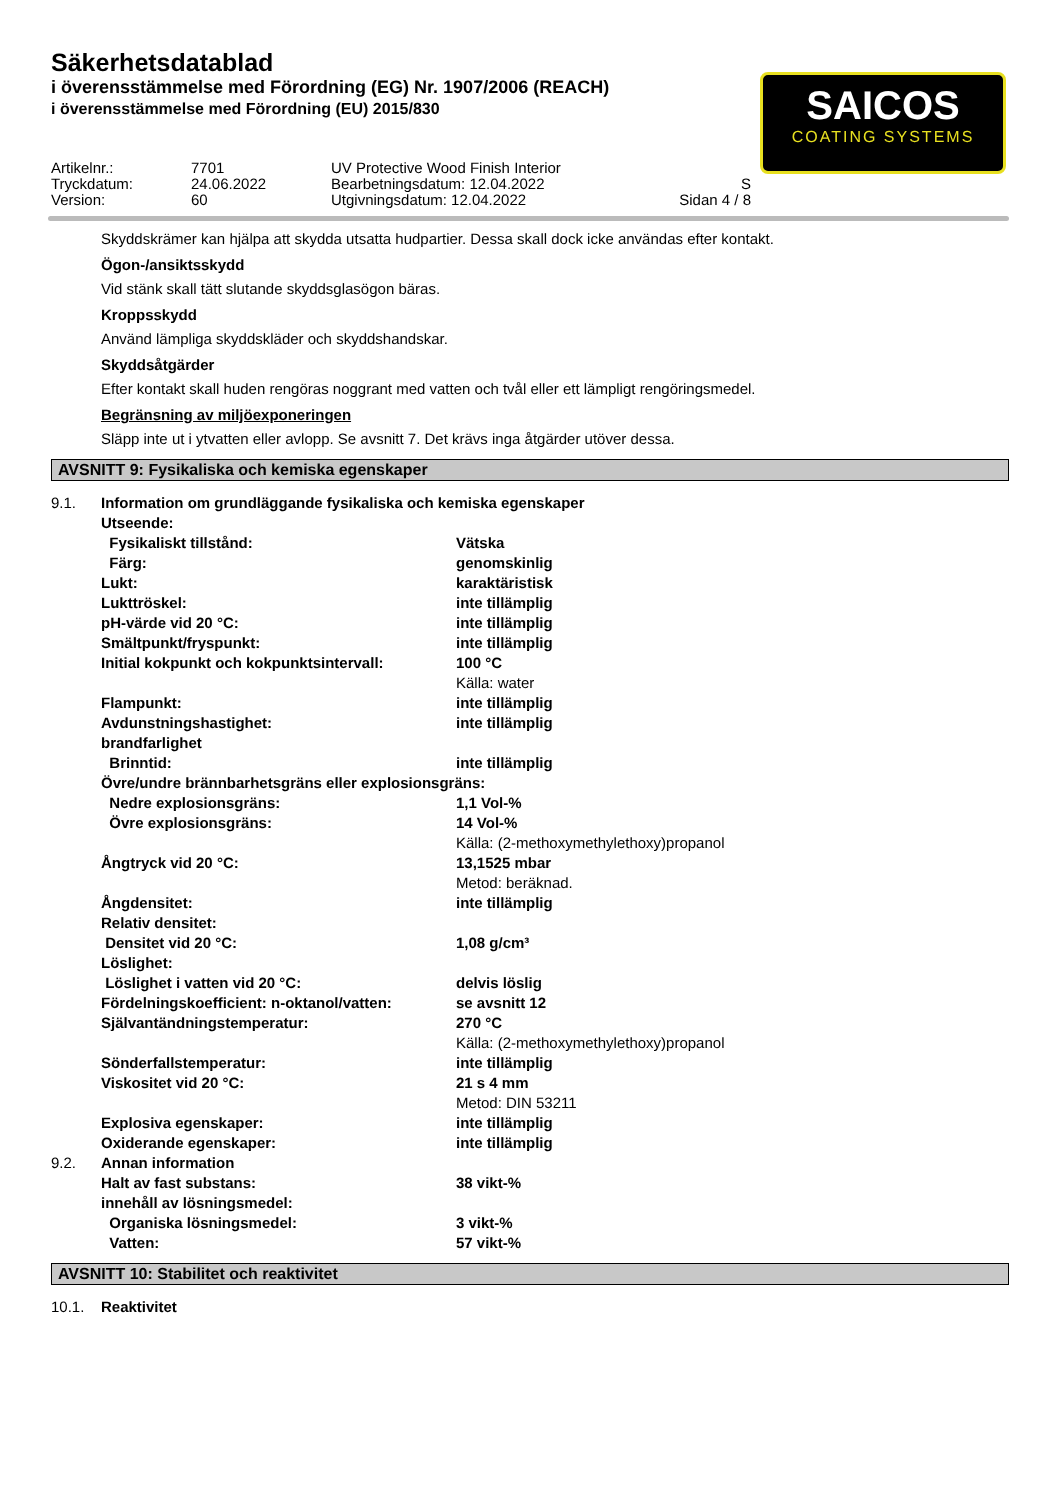Säkerhetsdatablad
i överensstämmelse med Förordning (EG) Nr. 1907/2006 (REACH)
i överensstämmelse med Förordning (EU) 2015/830
SAICOS
COATING SYSTEMS
| Artikelnr.: | 7701 | UV Protective Wood Finish Interior | |
| Tryckdatum: | 24.06.2022 | Bearbetningsdatum: 12.04.2022 | S |
| Version: | 60 | Utgivningsdatum: 12.04.2022 | Sidan 4 / 8 |
Skyddskrämer kan hjälpa att skydda utsatta hudpartier. Dessa skall dock icke användas efter kontakt.
Ögon-/ansiktsskydd
Vid stänk skall tätt slutande skyddsglasögon bäras.
Kroppsskydd
Använd lämpliga skyddskläder och skyddshandskar.
Skyddsåtgärder
Efter kontakt skall huden rengöras noggrant med vatten och tvål eller ett lämpligt rengöringsmedel.
Begränsning av miljöexponeringen
Släpp inte ut i ytvatten eller avlopp. Se avsnitt 7. Det krävs inga åtgärder utöver dessa.
AVSNITT 9: Fysikaliska och kemiska egenskaper
| 9.1. | Information om grundläggande fysikaliska och kemiska egenskaper | |
| | Utseende: | |
| | Fysikaliskt tillstånd: | Vätska |
| | Färg: | genomskinlig |
| | Lukt: | karaktäristisk |
| | Lukttröskel: | inte tillämplig |
| | pH-värde vid 20 °C: | inte tillämplig |
| | Smältpunkt/fryspunkt: | inte tillämplig |
| | Initial kokpunkt och kokpunktsintervall: | 100 °C Källa: water |
| | Flampunkt: | inte tillämplig |
| | Avdunstningshastighet: | inte tillämplig |
| | brandfarlighet | |
| | Brinntid: | inte tillämplig |
| | Övre/undre brännbarhetsgräns eller explosionsgräns: | |
| | Nedre explosionsgräns: | 1,1 Vol-% |
| | Övre explosionsgräns: | 14 Vol-% Källa: (2-methoxymethylethoxy)propanol |
| | Ångtryck vid 20 °C: | 13,1525 mbar Metod: beräknad. |
| | Ångdensitet: | inte tillämplig |
| | Relativ densitet: | |
| | Densitet vid 20 °C: | 1,08 g/cm³ |
| | Löslighet: | |
| | Löslighet i vatten vid 20 °C: | delvis löslig |
| | Fördelningskoefficient: n-oktanol/vatten: | se avsnitt 12 |
| | Självantändningstemperatur: | 270 °C Källa: (2-methoxymethylethoxy)propanol |
| | Sönderfallstemperatur: | inte tillämplig |
| | Viskositet vid 20 °C: | 21 s 4 mm Metod: DIN 53211 |
| | Explosiva egenskaper: | inte tillämplig |
| | Oxiderande egenskaper: | inte tillämplig |
| 9.2. | Annan information | |
| | Halt av fast substans: | 38 vikt-% |
| | innehåll av lösningsmedel: | |
| | Organiska lösningsmedel: | 3 vikt-% |
| | Vatten: | 57 vikt-% |
AVSNITT 10: Stabilitet och reaktivitet
| 10.1. | Reaktivitet |